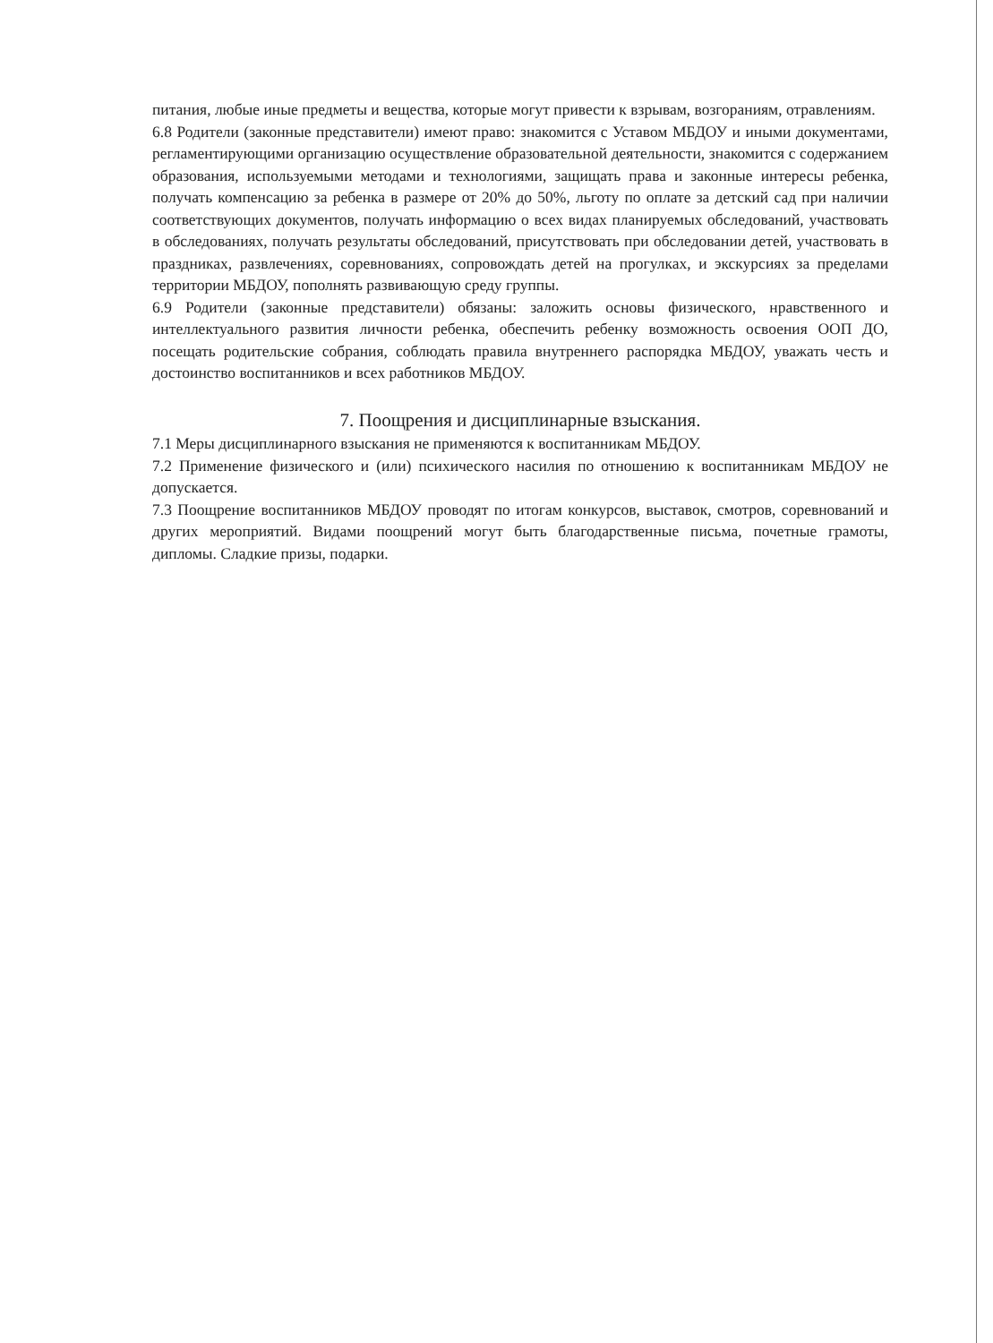питания, любые иные предметы и вещества, которые могут привести к взрывам, возгораниям, отравлениям.
6.8 Родители (законные представители) имеют право: знакомится с Уставом МБДОУ и иными документами, регламентирующими организацию осуществление образовательной деятельности, знакомится с содержанием образования, используемыми методами и технологиями, защищать права и законные интересы ребенка, получать компенсацию за ребенка в размере от 20% до 50%, льготу по оплате за детский сад при наличии соответствующих документов, получать информацию о всех видах планируемых обследований, участвовать в обследованиях, получать результаты обследований, присутствовать при обследовании детей, участвовать в праздниках, развлечениях, соревнованиях, сопровождать детей на прогулках, и экскурсиях за пределами территории МБДОУ, пополнять развивающую среду группы.
6.9 Родители (законные представители) обязаны: заложить основы физического, нравственного и интеллектуального развития личности ребенка, обеспечить ребенку возможность освоения ООП ДО, посещать родительские собрания, соблюдать правила внутреннего распорядка МБДОУ, уважать честь и достоинство воспитанников и всех работников МБДОУ.
7. Поощрения и дисциплинарные взыскания.
7.1 Меры дисциплинарного взыскания не применяются к воспитанникам МБДОУ.
7.2 Применение физического и (или) психического насилия по отношению к воспитанникам МБДОУ не допускается.
7.3 Поощрение воспитанников МБДОУ проводят по итогам конкурсов, выставок, смотров, соревнований и других мероприятий. Видами поощрений могут быть благодарственные письма, почетные грамоты, дипломы. Сладкие призы, подарки.